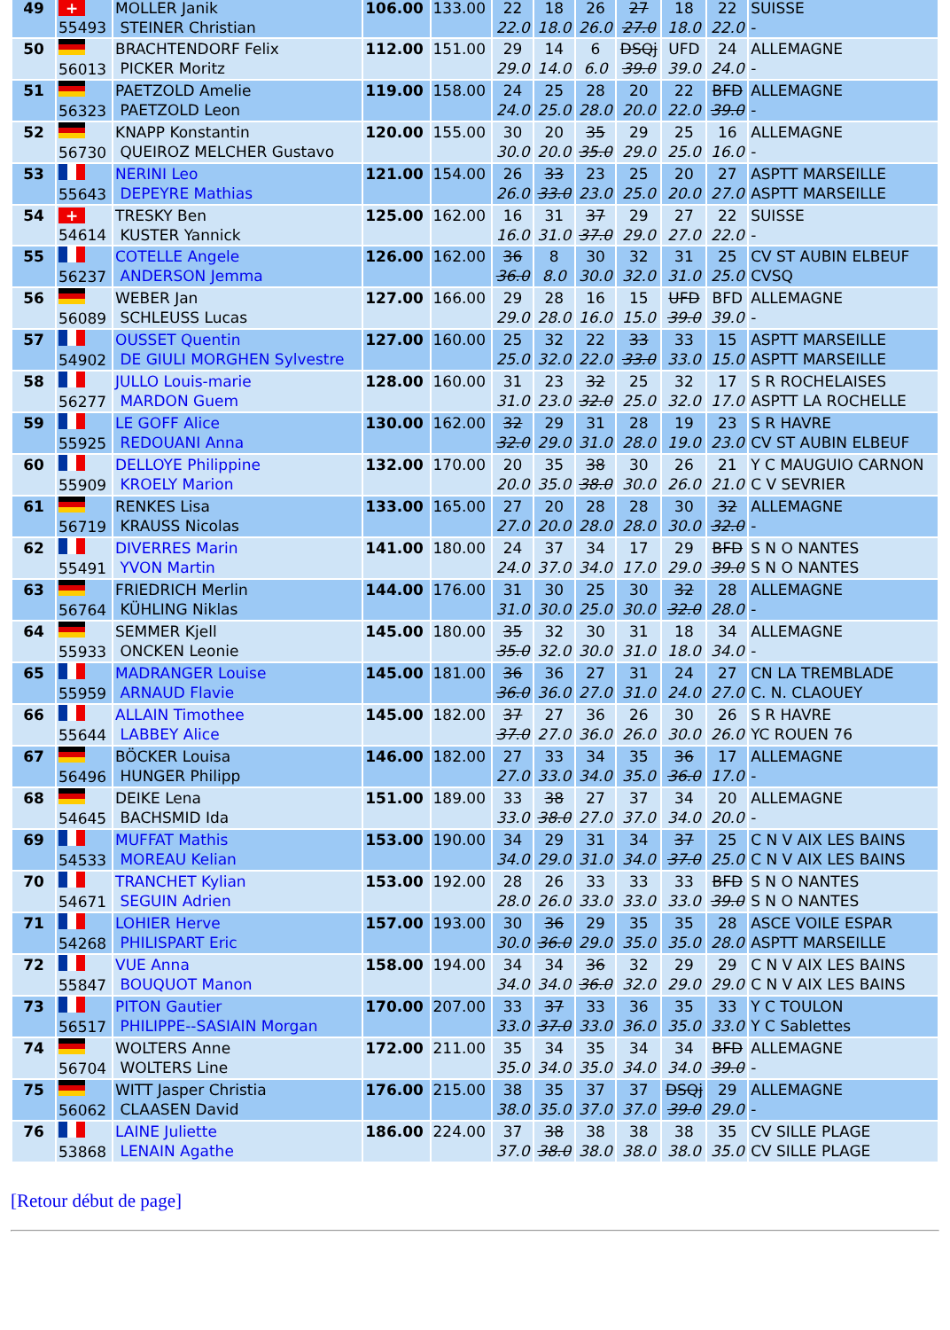| 49 | + 55493 | MOLLER Janik STEINER Christian | 106.00 | 133.00 | 22 22.0 | 18 18.0 | 26 26.0 | 27 27.0 | 18 18.0 | 22 22.0 | SUISSE - |
| 50 | 56013 | BRACHTENDORF Felix PICKER Moritz | 112.00 | 151.00 | 29 29.0 | 14 14.0 | 6 6.0 | DSQj 39.0 | UFD 39.0 | 24 24.0 | ALLEMAGNE - |
| 51 | 56323 | PAETZOLD Amelie PAETZOLD Leon | 119.00 | 158.00 | 24 24.0 | 25 25.0 | 28 28.0 | 20 20.0 | 22 22.0 | BFD 39.0 | ALLEMAGNE - |
| 52 | 56730 | KNAPP Konstantin QUEIROZ MELCHER Gustavo | 120.00 | 155.00 | 30 30.0 | 20 20.0 | 35 35.0 | 29 29.0 | 25 25.0 | 16 16.0 | ALLEMAGNE - |
| 53 | 55643 | NERINI Leo DEPEYRE Mathias | 121.00 | 154.00 | 26 26.0 | 33 33.0 | 23 23.0 | 25 25.0 | 20 20.0 | 27 27.0 | ASPTT MARSEILLE ASPTT MARSEILLE |
| 54 | + 54614 | TRESKY Ben KUSTER Yannick | 125.00 | 162.00 | 16 16.0 | 31 31.0 | 37 37.0 | 29 29.0 | 27 27.0 | 22 22.0 | SUISSE - |
| 55 | 56237 | COTELLE Angele ANDERSON Jemma | 126.00 | 162.00 | 36 36.0 | 8 8.0 | 30 30.0 | 32 32.0 | 31 31.0 | 25 25.0 | CV ST AUBIN ELBEUF CVSQ |
| 56 | 56089 | WEBER Jan SCHLEUSS Lucas | 127.00 | 166.00 | 29 29.0 | 28 28.0 | 16 16.0 | 15 15.0 | UFD 39.0 | BFD 39.0 | ALLEMAGNE - |
| 57 | 54902 | OUSSET Quentin DE GIULI MORGHEN Sylvestre | 127.00 | 160.00 | 25 25.0 | 32 32.0 | 22 22.0 | 33 33.0 | 33 33.0 | 15 15.0 | ASPTT MARSEILLE ASPTT MARSEILLE |
| 58 | 56277 | JULLO Louis-marie MARDON Guem | 128.00 | 160.00 | 31 31.0 | 23 23.0 | 32 32.0 | 25 25.0 | 32 32.0 | 17 17.0 | S R ROCHELAISES ASPTT LA ROCHELLE |
| 59 | 55925 | LE GOFF Alice REDOUANI Anna | 130.00 | 162.00 | 32 32.0 | 29 29.0 | 31 31.0 | 28 28.0 | 19 19.0 | 23 23.0 | S R HAVRE CV ST AUBIN ELBEUF |
| 60 | 55909 | DELLOYE Philippine KROELY Marion | 132.00 | 170.00 | 20 20.0 | 35 35.0 | 38 38.0 | 30 30.0 | 26 26.0 | 21 21.0 | Y C MAUGUIO CARNON C V SEVRIER |
| 61 | 56719 | RENKES Lisa KRAUSS Nicolas | 133.00 | 165.00 | 27 27.0 | 20 20.0 | 28 28.0 | 28 28.0 | 30 30.0 | 32 32.0 | ALLEMAGNE - |
| 62 | 55491 | DIVERRES Marin YVON Martin | 141.00 | 180.00 | 24 24.0 | 37 37.0 | 34 34.0 | 17 17.0 | 29 29.0 | BFD 39.0 | S N O NANTES S N O NANTES |
| 63 | 56764 | FRIEDRICH Merlin KÜHLING Niklas | 144.00 | 176.00 | 31 31.0 | 30 30.0 | 25 25.0 | 30 30.0 | 32 32.0 | 28 28.0 | ALLEMAGNE - |
| 64 | 55933 | SEMMER Kjell ONCKEN Leonie | 145.00 | 180.00 | 35 35.0 | 32 32.0 | 30 30.0 | 31 31.0 | 18 18.0 | 34 34.0 | ALLEMAGNE - |
| 65 | 55959 | MADRANGER Louise ARNAUD Flavie | 145.00 | 181.00 | 36 36.0 | 36 36.0 | 27 27.0 | 31 31.0 | 24 24.0 | 27 27.0 | CN LA TREMBLADE C. N. CLAOUEY |
| 66 | 55644 | ALLAIN Timothee LABBEY Alice | 145.00 | 182.00 | 37 37.0 | 27 27.0 | 36 36.0 | 26 26.0 | 30 30.0 | 26 26.0 | S R HAVRE YC ROUEN 76 |
| 67 | 56496 | BÖCKER Louisa HUNGER Philipp | 146.00 | 182.00 | 27 27.0 | 33 33.0 | 34 34.0 | 35 35.0 | 36 36.0 | 17 17.0 | ALLEMAGNE - |
| 68 | 54645 | DEIKE Lena BACHSMID Ida | 151.00 | 189.00 | 33 33.0 | 38 38.0 | 27 27.0 | 37 37.0 | 34 34.0 | 20 20.0 | ALLEMAGNE - |
| 69 | 54533 | MUFFAT Mathis MOREAU Kelian | 153.00 | 190.00 | 34 34.0 | 29 29.0 | 31 31.0 | 34 34.0 | 37 37.0 | 25 25.0 | C N V AIX LES BAINS C N V AIX LES BAINS |
| 70 | 54671 | TRANCHET Kylian SEGUIN Adrien | 153.00 | 192.00 | 28 28.0 | 26 26.0 | 33 33.0 | 33 33.0 | 33 33.0 | BFD 39.0 | S N O NANTES S N O NANTES |
| 71 | 54268 | LOHIER Herve PHILISPART Eric | 157.00 | 193.00 | 30 30.0 | 36 36.0 | 29 29.0 | 35 35.0 | 35 35.0 | 28 28.0 | ASCE VOILE ESPAR ASPTT MARSEILLE |
| 72 | 55847 | VUE Anna BOUQUOT Manon | 158.00 | 194.00 | 34 34.0 | 34 34.0 | 36 36.0 | 32 32.0 | 29 29.0 | 29 29.0 | C N V AIX LES BAINS C N V AIX LES BAINS |
| 73 | 56517 | PITON Gautier PHILIPPE--SASIAIN Morgan | 170.00 | 207.00 | 33 33.0 | 37 37.0 | 33 33.0 | 36 36.0 | 35 35.0 | 33 33.0 | Y C TOULON Y C Sablettes |
| 74 | 56704 | WOLTERS Anne WOLTERS Line | 172.00 | 211.00 | 35 35.0 | 34 34.0 | 35 35.0 | 34 34.0 | 34 34.0 | BFD 39.0 | ALLEMAGNE - |
| 75 | 56062 | WITT Jasper Christia CLAASEN David | 176.00 | 215.00 | 38 38.0 | 35 35.0 | 37 37.0 | 37 37.0 | DSQj 39.0 | 29 29.0 | ALLEMAGNE - |
| 76 | 53868 | LAINE Juliette LENAIN Agathe | 186.00 | 224.00 | 37 37.0 | 38 38.0 | 38 38.0 | 38 38.0 | 38 38.0 | 35 35.0 | CV SILLE PLAGE CV SILLE PLAGE |
[Retour début de page]